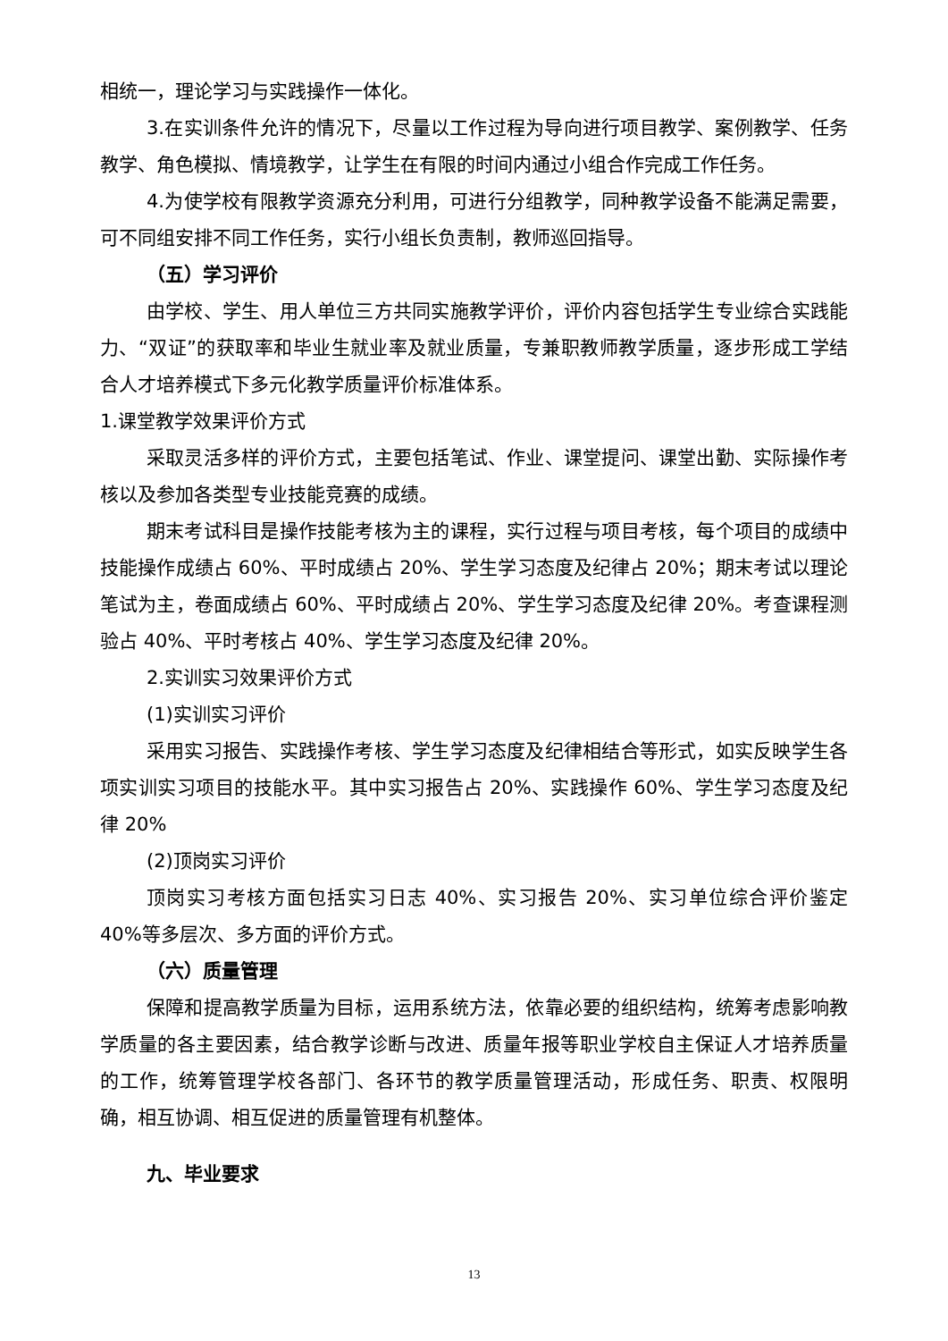相统一，理论学习与实践操作一体化。
3.在实训条件允许的情况下，尽量以工作过程为导向进行项目教学、案例教学、任务教学、角色模拟、情境教学，让学生在有限的时间内通过小组合作完成工作任务。
4.为使学校有限教学资源充分利用，可进行分组教学，同种教学设备不能满足需要，可不同组安排不同工作任务，实行小组长负责制，教师巡回指导。
（五）学习评价
由学校、学生、用人单位三方共同实施教学评价，评价内容包括学生专业综合实践能力、“双证”的获取率和毕业生就业率及就业质量，专兼职教师教学质量，逐步形成工学结合人才培养模式下多元化教学质量评价标准体系。
1.课堂教学效果评价方式
采取灵活多样的评价方式，主要包括笔试、作业、课堂提问、课堂出勤、实际操作考核以及参加各类型专业技能竞赛的成绩。
期末考试科目是操作技能考核为主的课程，实行过程与项目考核，每个项目的成绩中技能操作成绩占 60%、平时成绩占 20%、学生学习态度及纪律占 20%；期末考试以理论笔试为主，卷面成绩占 60%、平时成绩占 20%、学生学习态度及纪律 20%。考查课程测验占 40%、平时考核占 40%、学生学习态度及纪律 20%。
2.实训实习效果评价方式
(1)实训实习评价
采用实习报告、实践操作考核、学生学习态度及纪律相结合等形式，如实反映学生各项实训实习项目的技能水平。其中实习报告占 20%、实践操作 60%、学生学习态度及纪律 20%
(2)顶岗实习评价
顶岗实习考核方面包括实习日志 40%、实习报告 20%、实习单位综合评价鉴定 40%等多层次、多方面的评价方式。
（六）质量管理
保障和提高教学质量为目标，运用系统方法，依靠必要的组织结构，统筹考虑影响教学质量的各主要因素，结合教学诊断与改进、质量年报等职业学校自主保证人才培养质量的工作，统筹管理学校各部门、各环节的教学质量管理活动，形成任务、职责、权限明确，相互协调、相互促进的质量管理有机整体。
九、毕业要求
13